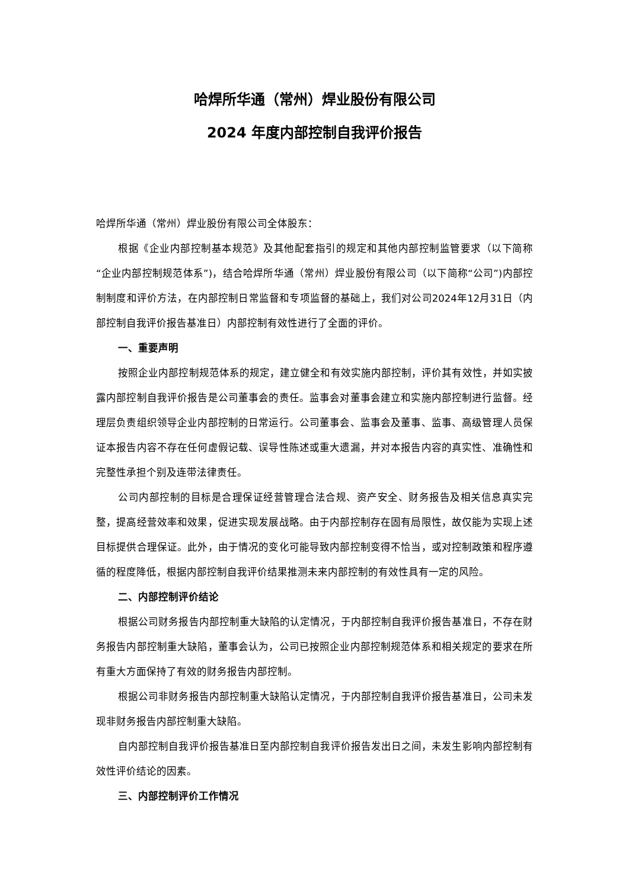哈焊所华通（常州）焊业股份有限公司
2024 年度内部控制自我评价报告
哈焊所华通（常州）焊业股份有限公司全体股东：
根据《企业内部控制基本规范》及其他配套指引的规定和其他内部控制监管要求（以下简称“企业内部控制规范体系”)，结合哈焊所华通（常州）焊业股份有限公司（以下简称“公司”)内部控制制度和评价方法，在内部控制日常监督和专项监督的基础上，我们对公司2024年12月31日（内部控制自我评价报告基准日）内部控制有效性进行了全面的评价。
一、重要声明
按照企业内部控制规范体系的规定，建立健全和有效实施内部控制，评价其有效性，并如实披露内部控制自我评价报告是公司董事会的责任。监事会对董事会建立和实施内部控制进行监督。经理层负责组织领导企业内部控制的日常运行。公司董事会、监事会及董事、监事、高级管理人员保证本报告内容不存在任何虚假记载、误导性陈述或重大遗漏，并对本报告内容的真实性、准确性和完整性承担个别及连带法律责任。
公司内部控制的目标是合理保证经营管理合法合规、资产安全、财务报告及相关信息真实完整，提高经营效率和效果，促进实现发展战略。由于内部控制存在固有局限性，故仅能为实现上述目标提供合理保证。此外，由于情况的变化可能导致内部控制变得不恰当，或对控制政策和程序遵循的程度降低，根据内部控制自我评价结果推测未来内部控制的有效性具有一定的风险。
二、内部控制评价结论
根据公司财务报告内部控制重大缺陷的认定情况，于内部控制自我评价报告基准日，不存在财务报告内部控制重大缺陷，董事会认为，公司已按照企业内部控制规范体系和相关规定的要求在所有重大方面保持了有效的财务报告内部控制。
根据公司非财务报告内部控制重大缺陷认定情况，于内部控制自我评价报告基准日，公司未发现非财务报告内部控制重大缺陷。
自内部控制自我评价报告基准日至内部控制自我评价报告发出日之间，未发生影响内部控制有效性评价结论的因素。
三、内部控制评价工作情况